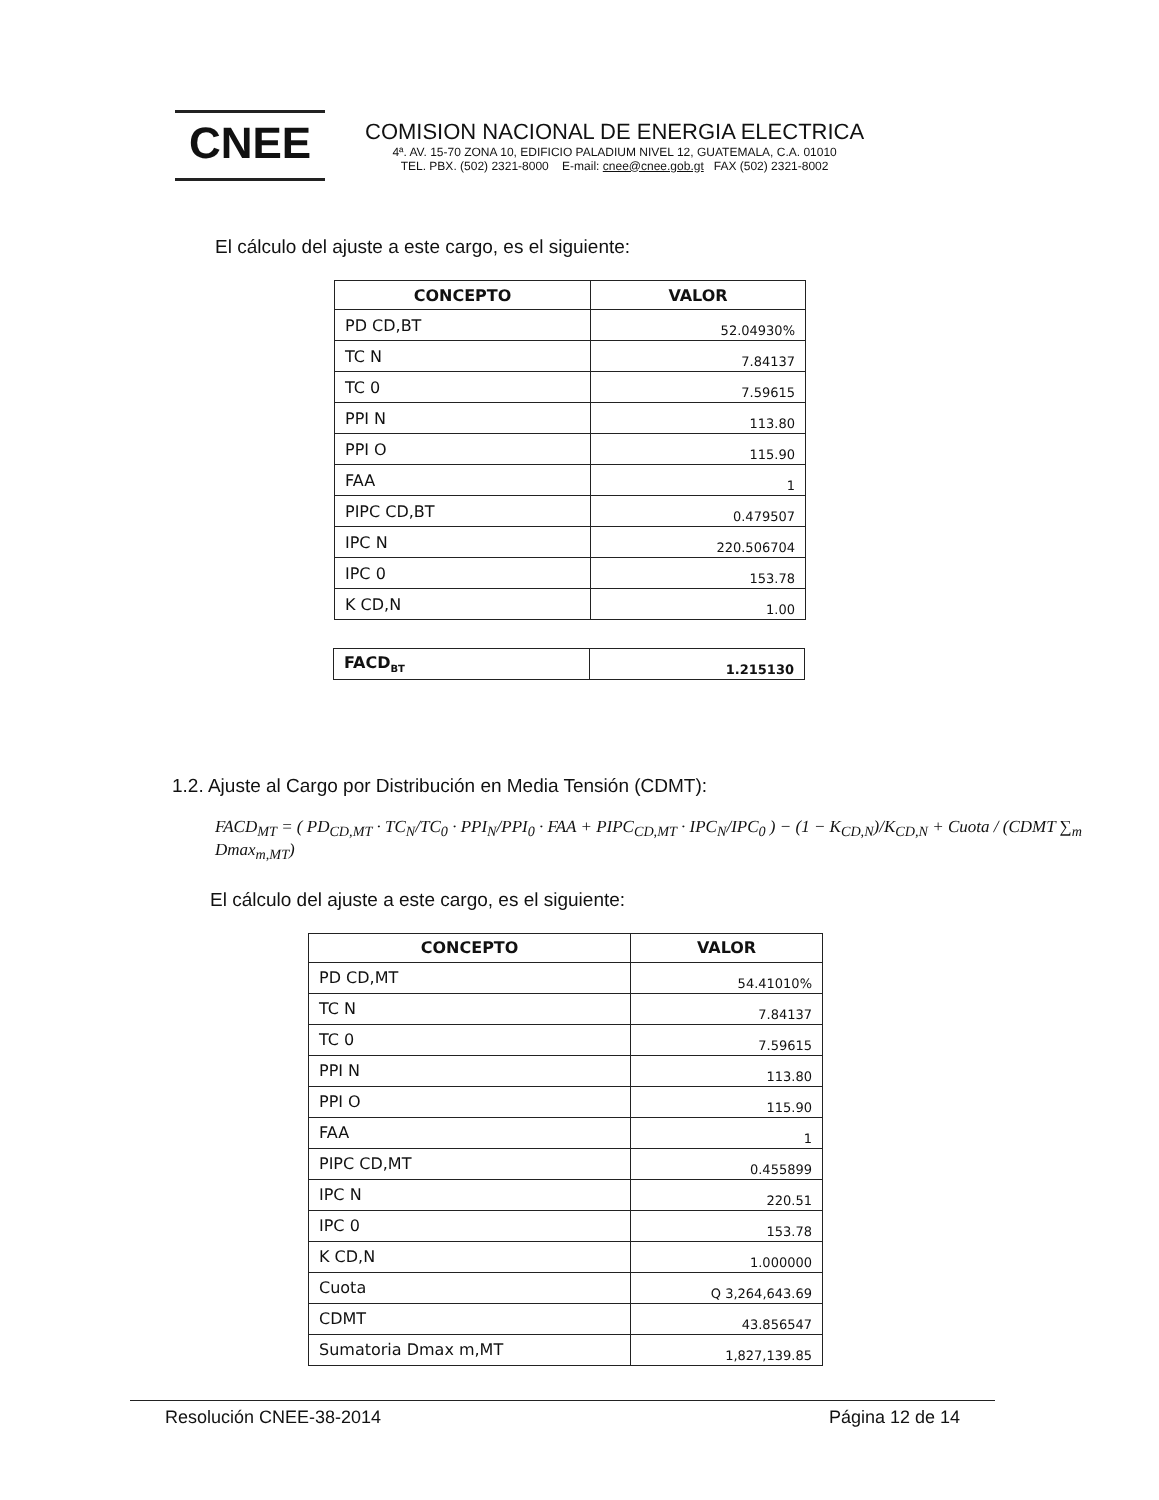CNEE
COMISION NACIONAL DE ENERGIA ELECTRICA
4ª. AV. 15-70 ZONA 10, EDIFICIO PALADIUM NIVEL 12, GUATEMALA, C.A. 01010
TEL. PBX. (502) 2321-8000 E-mail: cnee@cnee.gob.gt FAX (502) 2321-8002
El cálculo del ajuste a este cargo, es el siguiente:
| CONCEPTO | VALOR |
| --- | --- |
| PD CD,BT | 52.04930% |
| TC N | 7.84137 |
| TC 0 | 7.59615 |
| PPI N | 113.80 |
| PPI O | 115.90 |
| FAA | 1 |
| PIPC CD,BT | 0.479507 |
| IPC N | 220.506704 |
| IPC 0 | 153.78 |
| K CD,N | 1.00 |
| FACD<sub>BT</sub> | 1.215130 |
1.2. Ajuste al Cargo por Distribución en Media Tensión (CDMT):
FACD<sub>MT</sub> = ( PD<sub>CD,MT</sub> · TC<sub>N</sub>/TC<sub>0</sub> · PPI<sub>N</sub>/PPI<sub>0</sub> · FAA + PIPC<sub>CD,MT</sub> · IPC<sub>N</sub>/IPC<sub>0</sub> ) − (1 − K<sub>CD,N</sub>)/K<sub>CD,N</sub> + Cuota / (CDMT ∑<sub>m</sub> Dmax<sub>m,MT</sub>)
El cálculo del ajuste a este cargo, es el siguiente:
| CONCEPTO | VALOR |
| --- | --- |
| PD CD,MT | 54.41010% |
| TC N | 7.84137 |
| TC 0 | 7.59615 |
| PPI N | 113.80 |
| PPI O | 115.90 |
| FAA | 1 |
| PIPC CD,MT | 0.455899 |
| IPC N | 220.51 |
| IPC 0 | 153.78 |
| K CD,N | 1.000000 |
| Cuota | Q 3,264,643.69 |
| CDMT | 43.856547 |
| Sumatoria Dmax m,MT | 1,827,139.85 |
Resolución CNEE-38-2014 Página 12 de 14